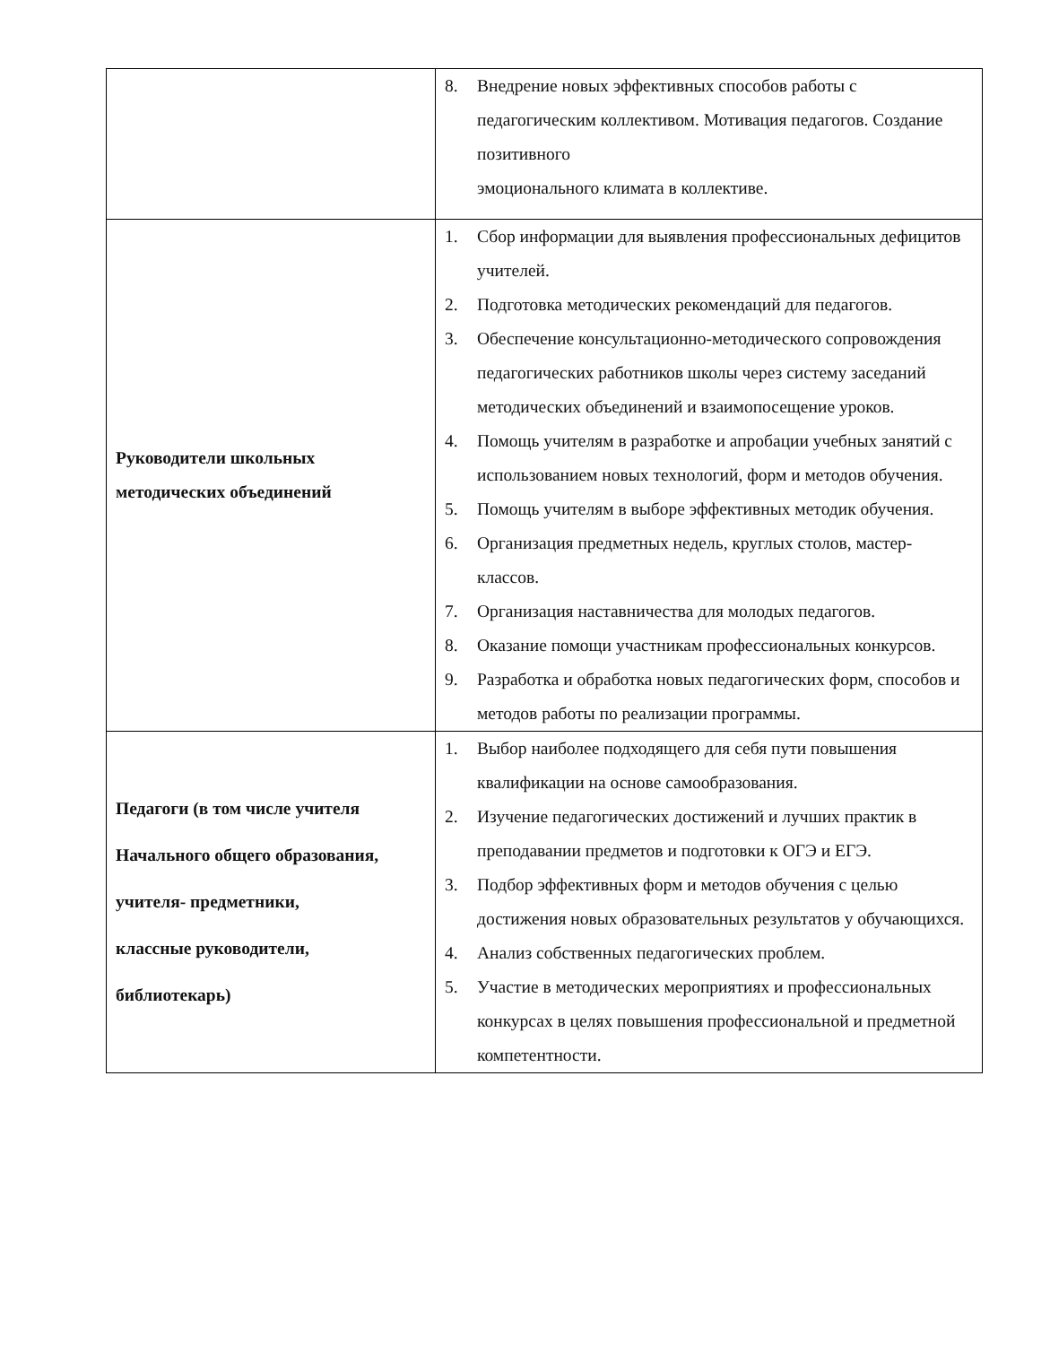| | 8. Внедрение новых эффективных способов работы с педагогическим коллективом. Мотивация педагогов. Создание позитивного эмоционального климата в коллективе. |
| Руководители школьных методических объединений | 1. Сбор информации для выявления профессиональных дефицитов учителей. 2. Подготовка методических рекомендаций для педагогов. 3. Обеспечение консультационно-методического сопровождения педагогических работников школы через систему заседаний методических объединений и взаимопосещение уроков. 4. Помощь учителям в разработке и апробации учебных занятий с использованием новых технологий, форм и методов обучения. 5. Помощь учителям в выборе эффективных методик обучения. 6. Организация предметных недель, круглых столов, мастер-классов. 7. Организация наставничества для молодых педагогов. 8. Оказание помощи участникам профессиональных конкурсов. 9. Разработка и обработка новых педагогических форм, способов и методов работы по реализации программы. |
| Педагоги (в том числе учителя Начального общего образования, учителя- предметники, классные руководители, библиотекарь) | 1. Выбор наиболее подходящего для себя пути повышения квалификации на основе самообразования. 2. Изучение педагогических достижений и лучших практик в преподавании предметов и подготовки к ОГЭ и ЕГЭ. 3. Подбор эффективных форм и методов обучения с целью достижения новых образовательных результатов у обучающихся. 4. Анализ собственных педагогических проблем. 5. Участие в методических мероприятиях и профессиональных конкурсах в целях повышения профессиональной и предметной компетентности. |